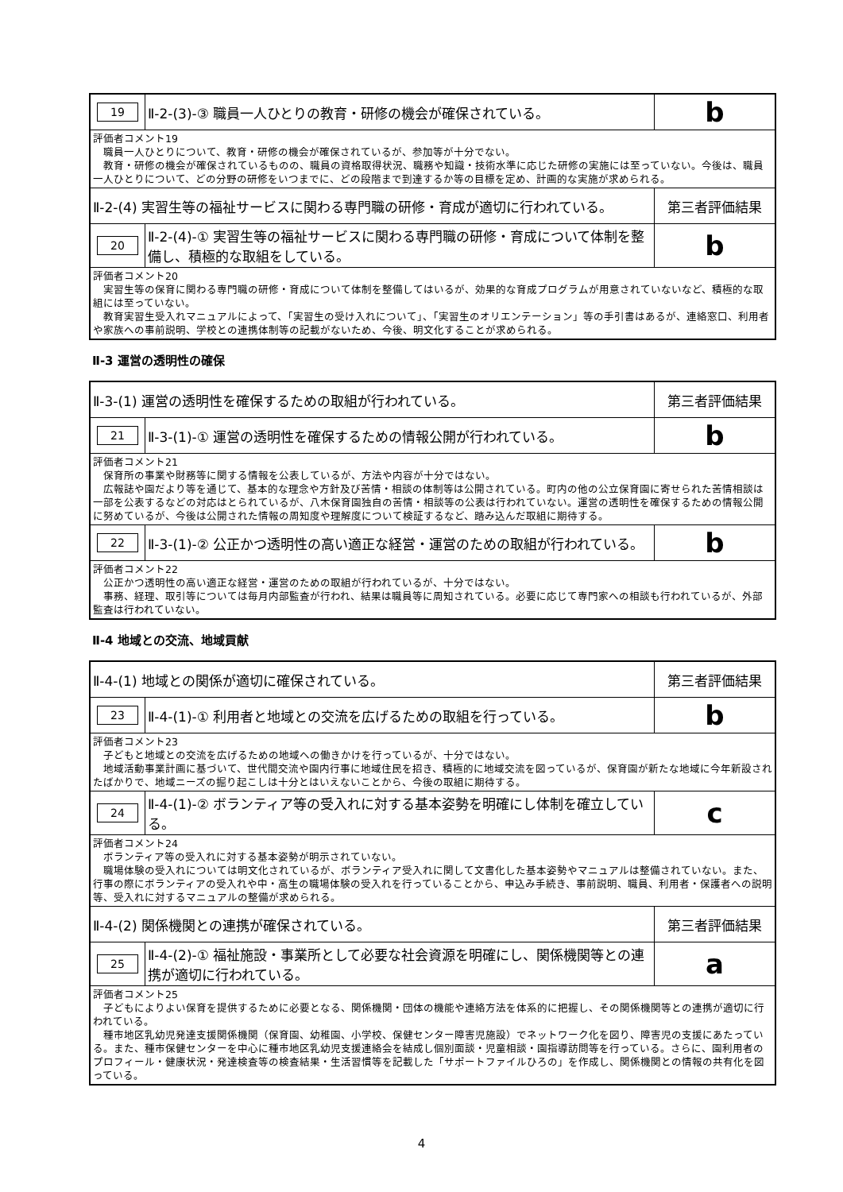| 19 | Ⅱ-2-(3)-③ 職員一人ひとりの教育・研修の機会が確保されている。 | b |
| 評価者コメント19 職員一人ひとりについて、教育・研修の機会が確保されているが、参加等が十分でない。 教育・研修の機会が確保されているものの、職員の資格取得状況、職務や知識・技術水準に応じた研修の実施には至っていない。今後は、職員一人ひとりについて、どの分野の研修をいつまでに、どの段階まで到達するか等の目標を定め、計画的な実施が求められる。 | | |
| Ⅱ-2-(4) 実習生等の福祉サービスに関わる専門職の研修・育成が適切に行われている。 | | 第三者評価結果 |
| 20 | Ⅱ-2-(4)-① 実習生等の福祉サービスに関わる専門職の研修・育成について体制を整備し、積極的な取組をしている。 | b |
| 評価者コメント20 実習生等の保育に関わる専門職の研修・育成について体制を整備してはいるが、効果的な育成プログラムが用意されていないなど、積極的な取組には至っていない。 教育実習生受入れマニュアルによって、「実習生の受け入れについて」、「実習生のオリエンテーション」等の手引書はあるが、連絡窓口、利用者や家族への事前説明、学校との連携体制等の記載がないため、今後、明文化することが求められる。 | | |
Ⅱ-3 運営の透明性の確保
| Ⅱ-3-(1) 運営の透明性を確保するための取組が行われている。 | | 第三者評価結果 |
| 21 | Ⅱ-3-(1)-① 運営の透明性を確保するための情報公開が行われている。 | b |
| 評価者コメント21 保育所の事業や財務等に関する情報を公表しているが、方法や内容が十分ではない。 広報誌や園だより等を通じて、基本的な理念や方針及び苦情・相談の体制等は公開されている。町内の他の公立保育園に寄せられた苦情相談は一部を公表するなどの対応はとられているが、八木保育園独自の苦情・相談等の公表は行われていない。運営の透明性を確保するための情報公開に努めているが、今後は公開された情報の周知度や理解度について検証するなど、踏み込んだ取組に期待する。 | | |
| 22 | Ⅱ-3-(1)-② 公正かつ透明性の高い適正な経営・運営のための取組が行われている。 | b |
| 評価者コメント22 公正かつ透明性の高い適正な経営・運営のための取組が行われているが、十分ではない。 事務、経理、取引等については毎月内部監査が行われ、結果は職員等に周知されている。必要に応じて専門家への相談も行われているが、外部監査は行われていない。 | | |
Ⅱ-4 地域との交流、地域貢献
| Ⅱ-4-(1) 地域との関係が適切に確保されている。 | | 第三者評価結果 |
| 23 | Ⅱ-4-(1)-① 利用者と地域との交流を広げるための取組を行っている。 | b |
| 評価者コメント23 子どもと地域との交流を広げるための地域への働きかけを行っているが、十分ではない。 地域活動事業計画に基づいて、世代間交流や園内行事に地域住民を招き、積極的に地域交流を図っているが、保育園が新たな地域に今年新設されたばかりで、地域ニーズの掘り起こしは十分とはいえないことから、今後の取組に期待する。 | | |
| 24 | Ⅱ-4-(1)-② ボランティア等の受入れに対する基本姿勢を明確にし体制を確立している。 | c |
| 評価者コメント24 ボランティア等の受入れに対する基本姿勢が明示されていない。 職場体験の受入れについては明文化されているが、ボランティア受入れに関して文書化した基本姿勢やマニュアルは整備されていない。また、行事の際にボランティアの受入れや中・高生の職場体験の受入れを行っていることから、申込み手続き、事前説明、職員、利用者・保護者への説明等、受入れに対するマニュアルの整備が求められる。 | | |
| Ⅱ-4-(2) 関係機関との連携が確保されている。 | | 第三者評価結果 |
| 25 | Ⅱ-4-(2)-① 福祉施設・事業所として必要な社会資源を明確にし、関係機関等との連携が適切に行われている。 | a |
| 評価者コメント25 子どもによりよい保育を提供するために必要となる、関係機関・団体の機能や連絡方法を体系的に把握し、その関係機関等との連携が適切に行われている。 種市地区乳幼児発達支援関係機関（保育園、幼稚園、小学校、保健センター障害児施設）でネットワーク化を図り、障害児の支援にあたっている。また、種市保健センターを中心に種市地区乳幼児支援連絡会を結成し個別面談・児童相談・園指導訪問等を行っている。さらに、園利用者のプロフィール・健康状況・発達検査等の検査結果・生活習慣等を記載した「サポートファイルひろの」を作成し、関係機関との情報の共有化を図っている。 | | |
4